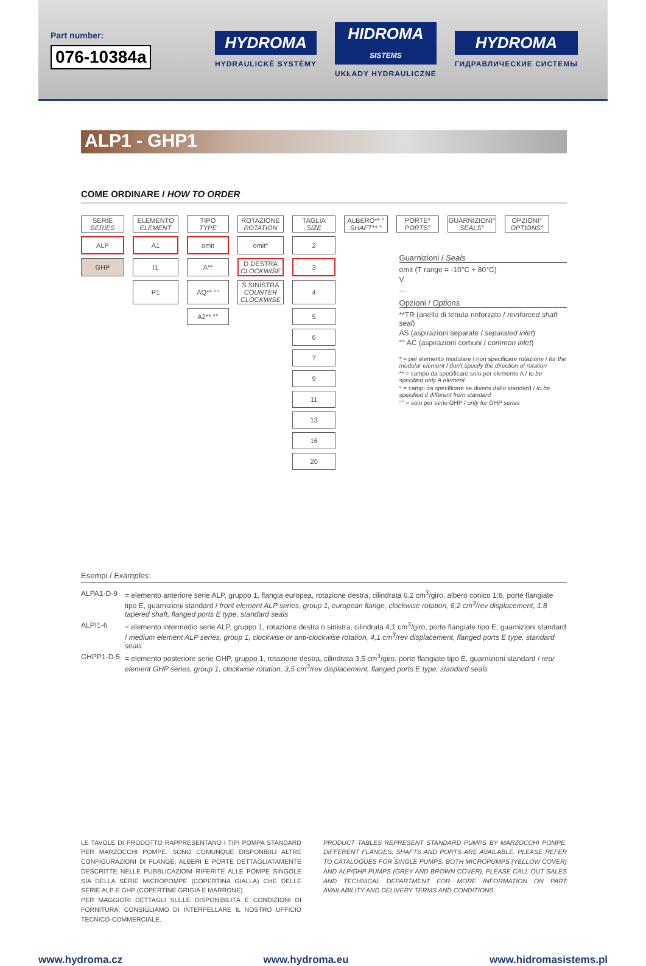Part number:
076-10384a
HYDROMA
HYDRAULICKÉ SYSTÉMY
HIDROMA
SISTEMS
UKŁADY HYDRAULICZNE
HYDROMA
ГИДРАВЛИЧЕСКИЕ СИСТЕМЫ
ALP1 - GHP1
COME ORDINARE / HOW TO ORDER
| SERIE SERIES | ELEMENTO ELEMENT | TIPO TYPE | ROTAZIONE ROTATION | TAGLIA SIZE | ALBERO** ° SHAFT** ° | PORTE° PORTS° | GUARNIZIONI° SEALS° | OPZIONI° OPTIONS° |
| ALP | A1 | omit | omit* | 2 | | | | |
| GHP | I1 | A** | D DESTRA CLOCKWISE | 3 | | | | |
| | P1 | AQ** °° | S SINISTRA COUNTER CLOCKWISE | 4 | | | | |
| | | A2** °° | | 5 | | | | |
| | | | | 6 | | | | |
| | | | | 7 | | | | |
| | | | | 9 | | | | |
| | | | | 11 | | | | |
| | | | | 13 | | | | |
| | | | | 16 | | | | |
| | | | | 20 | | | | |
Guarnizioni / Seals
omit (T range = -10°C + 80°C)
V
...
Opzioni / Options
**TR (anello di tenuta rinforzato / reinforced shaft seal)
AS (aspirazioni separate / separated inlet)
°° AC (aspirazioni comuni / common inlet)
* = per elemento modulare I non specificare rotazione / for the modular element I don't specify the direction of rotation
** = campo da specificare solo per elemento A / to be specified only A element
° = campi da specificare se diversi dallo standard / to be specified if different from standard
°° = solo per serie GHP / only for GHP series
Esempi / Examples:
ALPA1-D-9 = elemento anteriore serie ALP, gruppo 1, flangia europea, rotazione destra, cilindrata 6,2 cm<sup>3</sup>/giro, albero conico 1:8, porte flangiate tipo E, guarnizioni standard / front element ALP series, group 1, european flange, clockwise rotation, 6,2 cm<sup>3</sup>/rev displacement, 1:8 tapered shaft, flanged ports E type, standard seals
ALPI1-6 = elemento intermedio serie ALP, gruppo 1, rotazione destra o sinistra, cilindrata 4,1 cm<sup>3</sup>/giro, porte flangiate tipo E, guarnizioni standard / medium element ALP series, group 1, clockwise or anti-clockwise rotation, 4,1 cm<sup>3</sup>/rev displacement, flanged ports E type, standard seals
GHPP1-D-5 = elemento posteriore serie GHP, gruppo 1, rotazione destra, cilindrata 3,5 cm<sup>3</sup>/giro, porte flangiate tipo E, guarnizioni standard / rear element GHP series, group 1, clockwise rotation, 3,5 cm<sup>3</sup>/rev displacement, flanged ports E type, standard seals
LE TAVOLE DI PRODOTTO RAPPRESENTANO I TIPI POMPA STANDARD PER MARZOCCHI POMPE. SONO COMUNQUE DISPONIBILI ALTRE CONFIGURAZIONI DI FLANGE, ALBERI E PORTE DETTAGLIATAMENTE DESCRITTE NELLE PUBBLICAZIONI RIFERITE ALLE POMPE SINGOLE SIA DELLA SERIE MICROPOMPE (COPERTINA GIALLA) CHE DELLE SERIE ALP E GHP (COPERTINE GRIGIA E MARRONE).
PER MAGGIORI DETTAGLI SULLE DISPONIBILITÀ E CONDIZIONI DI FORNITURA, CONSIGLIAMO DI INTERPELLARE IL NOSTRO UFFICIO TECNICO-COMMERCIALE.
PRODUCT TABLES REPRESENT STANDARD PUMPS BY MARZOCCHI POMPE. DIFFERENT FLANGES, SHAFTS AND PORTS ARE AVAILABLE. PLEASE REFER TO CATALOGUES FOR SINGLE PUMPS, BOTH MICROPUMPS (YELLOW COVER) AND ALP/GHP PUMPS (GREY AND BROWN COVER). PLEASE CALL OUT SALES AND TECHNICAL DEPARTMENT FOR MORE INFORMATION ON PART AVAILABILITY AND DELIVERY TERMS AND CONDITIONS.
www.hydroma.cz www.hydroma.eu www.hidromasistems.pl